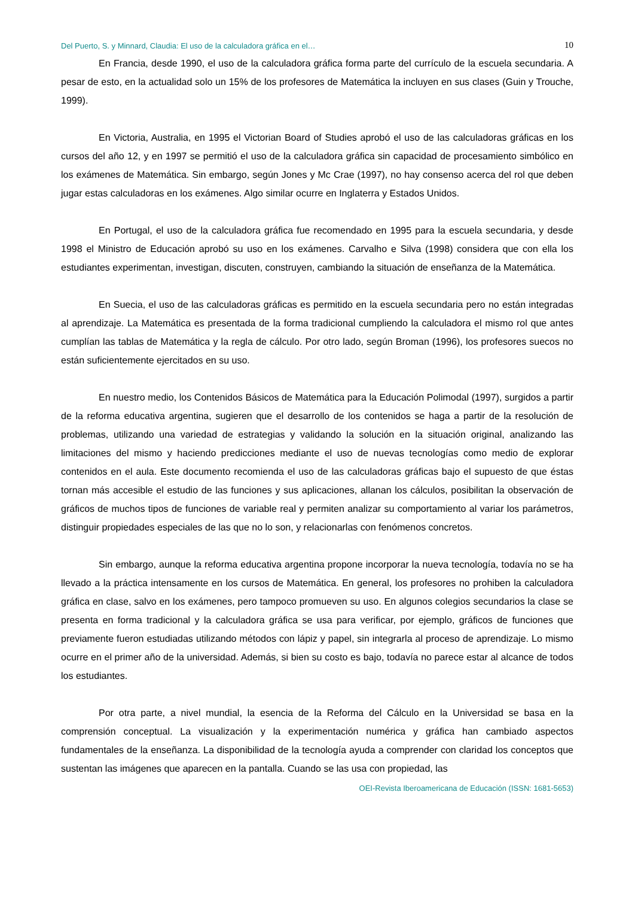Del Puerto, S. y Minnard, Claudia: El uso de la calculadora gráfica en el… 10
En Francia, desde 1990, el uso de la calculadora gráfica forma parte del currículo de la escuela secundaria. A pesar de esto, en la actualidad solo un 15% de los profesores de Matemática la incluyen en sus clases (Guin y Trouche, 1999).
En Victoria, Australia, en 1995 el Victorian Board of Studies aprobó el uso de las calculadoras gráficas en los cursos del año 12, y en 1997 se permitió el uso de la calculadora gráfica sin capacidad de procesamiento simbólico en los exámenes de Matemática. Sin embargo, según Jones y Mc Crae (1997), no hay consenso acerca del rol que deben jugar estas calculadoras en los exámenes. Algo similar ocurre en Inglaterra y Estados Unidos.
En Portugal, el uso de la calculadora gráfica fue recomendado en 1995 para la escuela secundaria, y desde 1998 el Ministro de Educación aprobó su uso en los exámenes. Carvalho e Silva (1998) considera que con ella los estudiantes experimentan, investigan, discuten, construyen, cambiando la situación de enseñanza de la Matemática.
En Suecia, el uso de las calculadoras gráficas es permitido en la escuela secundaria pero no están integradas al aprendizaje. La Matemática es presentada de la forma tradicional cumpliendo la calculadora el mismo rol que antes cumplían las tablas de Matemática y la regla de cálculo. Por otro lado, según Broman (1996), los profesores suecos no están suficientemente ejercitados en su uso.
En nuestro medio, los Contenidos Básicos de Matemática para la Educación Polimodal (1997), surgidos a partir de la reforma educativa argentina, sugieren que el desarrollo de los contenidos se haga a partir de la resolución de problemas, utilizando una variedad de estrategias y validando la solución en la situación original, analizando las limitaciones del mismo y haciendo predicciones mediante el uso de nuevas tecnologías como medio de explorar contenidos en el aula. Este documento recomienda el uso de las calculadoras gráficas bajo el supuesto de que éstas tornan más accesible el estudio de las funciones y sus aplicaciones, allanan los cálculos, posibilitan la observación de gráficos de muchos tipos de funciones de variable real y permiten analizar su comportamiento al variar los parámetros, distinguir propiedades especiales de las que no lo son, y relacionarlas con fenómenos concretos.
Sin embargo, aunque la reforma educativa argentina propone incorporar la nueva tecnología, todavía no se ha llevado a la práctica intensamente en los cursos de Matemática. En general, los profesores no prohiben la calculadora gráfica en clase, salvo en los exámenes, pero tampoco promueven su uso. En algunos colegios secundarios la clase se presenta en forma tradicional y la calculadora gráfica se usa para verificar, por ejemplo, gráficos de funciones que previamente fueron estudiadas utilizando métodos con lápiz y papel, sin integrarla al proceso de aprendizaje. Lo mismo ocurre en el primer año de la universidad. Además, si bien su costo es bajo, todavía no parece estar al alcance de todos los estudiantes.
Por otra parte, a nivel mundial, la esencia de la Reforma del Cálculo en la Universidad se basa en la comprensión conceptual. La visualización y la experimentación numérica y gráfica han cambiado aspectos fundamentales de la enseñanza. La disponibilidad de la tecnología ayuda a comprender con claridad los conceptos que sustentan las imágenes que aparecen en la pantalla. Cuando se las usa con propiedad, las
OEI-Revista Iberoamericana de Educación (ISSN: 1681-5653)